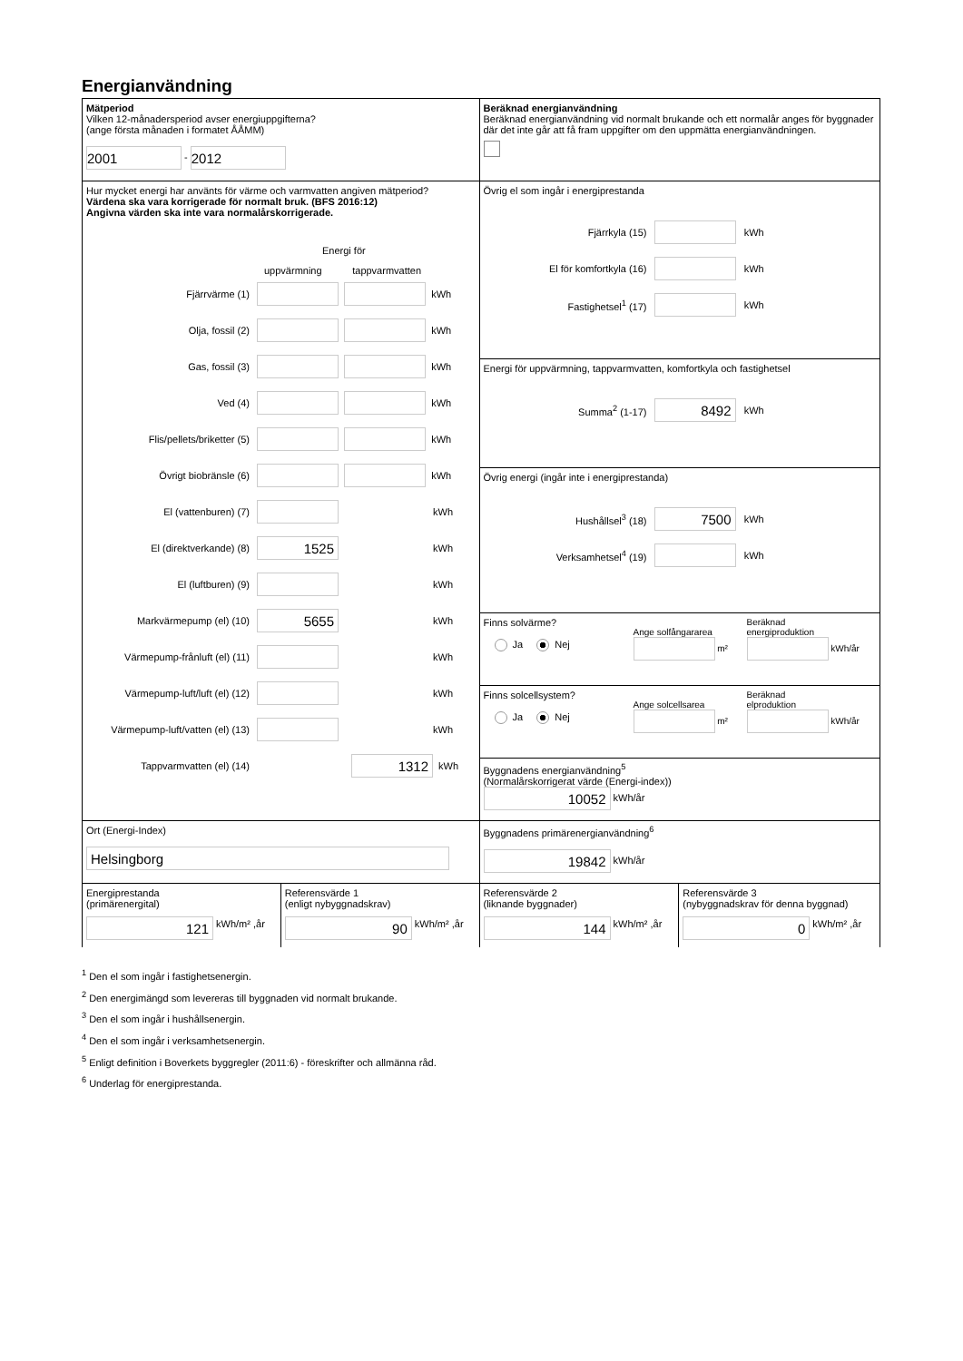Energianvändning
Mätperiod
Vilken 12-månadersperiod avser energiuppgifterna?
(ange första månaden i formatet ÅÅMM)
2001 - 2012
Beräknad energianvändning
Beräknad energianvändning vid normalt brukande och ett normalår anges för byggnader där det inte går att få fram uppgifter om den uppmätta energianvändningen.
Hur mycket energi har använts för värme och varmvatten angiven mätperiod?
Värdena ska vara korrigerade för normalt bruk. (BFS 2016:12)
Angivna värden ska inte vara normalårskorrigerade.
Energi för
uppvärmning tappvarmvatten
Fjärrvärme (1) kWh
Olja, fossil (2) kWh
Gas, fossil (3) kWh
Ved (4) kWh
Flis/pellets/briketter (5) kWh
Övrigt biobränsle (6) kWh
El (vattenburen) (7) kWh
El (direktverkande) (8) 1525 kWh
El (luftburen) (9) kWh
Markvärmepump (el) (10) 5655 kWh
Värmepump-frånluft (el) (11) kWh
Värmepump-luft/luft (el) (12) kWh
Värmepump-luft/vatten (el) (13) kWh
Tappvarmvatten (el) (14) 1312 kWh
Övrig el som ingår i energiprestanda
Fjärrkyla (15) kWh
El för komfortkyla (16) kWh
Fastighetsel<sup>1</sup> (17) kWh
Energi för uppvärmning, tappvarmvatten, komfortkyla och fastighetsel
Summa<sup>2</sup> (1-17) 8492 kWh
Övrig energi (ingår inte i energiprestanda)
Hushållsel<sup>3</sup> (18) 7500 kWh
Verksamhetsel<sup>4</sup> (19) kWh
Finns solvärme?
Ja Nej
Ange solfångararea
m²
Beräknad
energiproduktion
kWh/år
Finns solcellsystem?
Ja Nej
Ange solcellsarea
m²
Beräknad
elproduktion
kWh/år
Byggnadens energianvändning<sup>5</sup>
(Normalårskorrigerat värde (Energi-index))
10052 kWh/år
Ort (Energi-Index)
Helsingborg
Byggnadens primärenergianvändning<sup>6</sup>
19842 kWh/år
Energiprestanda
(primärenergital)
121 kWh/m² ,år
Referensvärde 1
(enligt nybyggnadskrav)
90 kWh/m² ,år
Referensvärde 2
(liknande byggnader)
144 kWh/m² ,år
Referensvärde 3
(nybyggnadskrav för denna byggnad)
0 kWh/m² ,år
<sup>1</sup> Den el som ingår i fastighetsenergin.
<sup>2</sup> Den energimängd som levereras till byggnaden vid normalt brukande.
<sup>3</sup> Den el som ingår i hushållsenergin.
<sup>4</sup> Den el som ingår i verksamhetsenergin.
<sup>5</sup> Enligt definition i Boverkets byggregler (2011:6) - föreskrifter och allmänna råd.
<sup>6</sup> Underlag för energiprestanda.